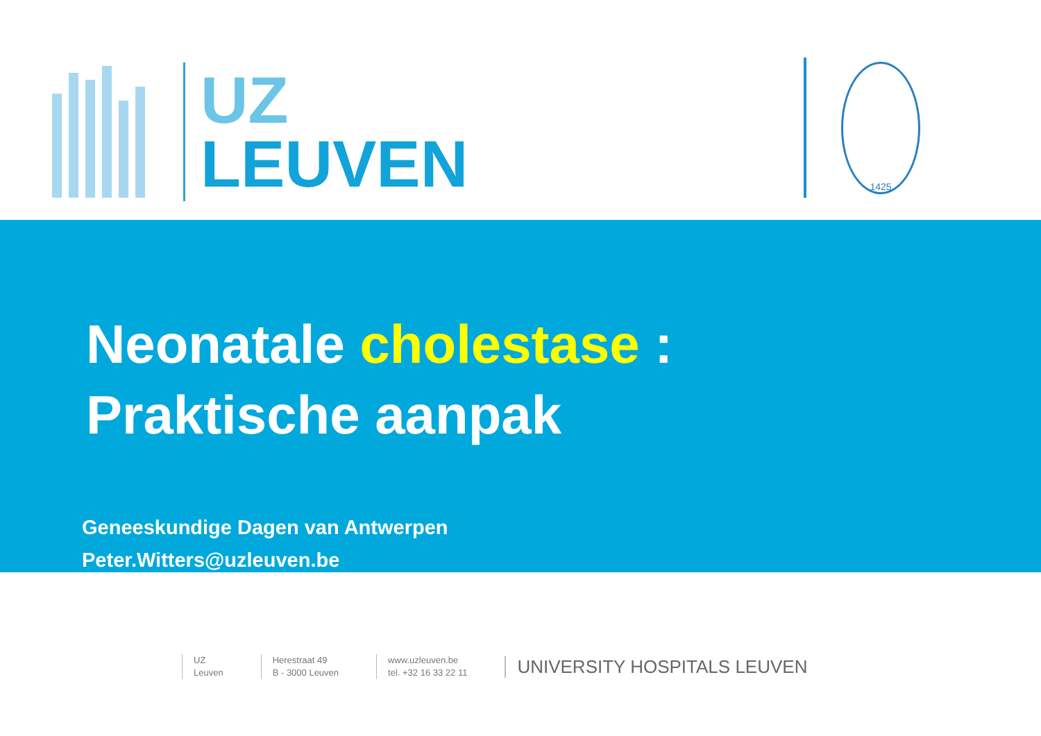UZ
LEUVEN
1425
Neonatale cholestase :
Praktische aanpak
Geneeskundige Dagen van Antwerpen
Peter.Witters@uzleuven.be
UZ
Leuven
Herestraat 49
B - 3000 Leuven
www.uzleuven.be
tel. +32 16 33 22 11
UNIVERSITY HOSPITALS LEUVEN